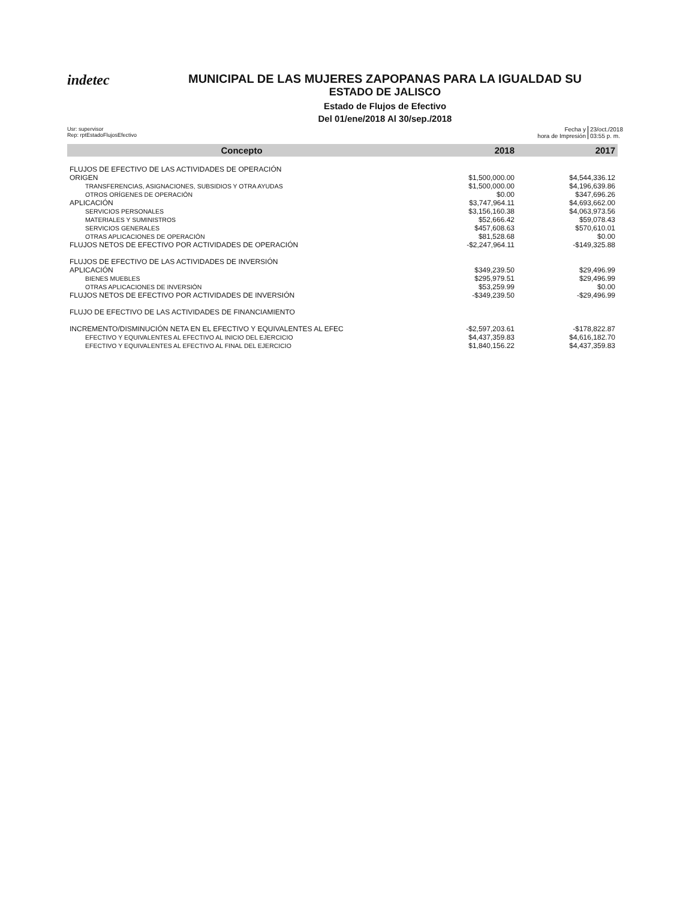indetec
MUNICIPAL DE LAS MUJERES ZAPOPANAS PARA LA IGUALDAD SU
ESTADO DE JALISCO
Estado de Flujos de Efectivo
Del 01/ene/2018 Al 30/sep./2018
Usr: supervisor
Rep: rptEstadoFlujosEfectivo
Fecha y
hora de Impresión
23/oct./2018
03:55 p. m.
| Concepto | 2018 | 2017 |
| --- | --- | --- |
| FLUJOS DE EFECTIVO DE LAS ACTIVIDADES DE OPERACIÓN | | |
| ORIGEN | $1,500,000.00 | $4,544,336.12 |
| TRANSFERENCIAS, ASIGNACIONES, SUBSIDIOS Y OTRA AYUDAS | $1,500,000.00 | $4,196,639.86 |
| OTROS ORÍGENES DE OPERACIÓN | $0.00 | $347,696.26 |
| APLICACIÓN | $3,747,964.11 | $4,693,662.00 |
| SERVICIOS PERSONALES | $3,156,160.38 | $4,063,973.56 |
| MATERIALES Y SUMINISTROS | $52,666.42 | $59,078.43 |
| SERVICIOS GENERALES | $457,608.63 | $570,610.01 |
| OTRAS APLICACIONES DE OPERACIÓN | $81,528.68 | $0.00 |
| FLUJOS NETOS DE EFECTIVO POR ACTIVIDADES DE OPERACIÓN | -$2,247,964.11 | -$149,325.88 |
| FLUJOS DE EFECTIVO DE LAS ACTIVIDADES DE INVERSIÓN | | |
| APLICACIÓN | $349,239.50 | $29,496.99 |
| BIENES MUEBLES | $295,979.51 | $29,496.99 |
| OTRAS APLICACIONES DE INVERSIÓN | $53,259.99 | $0.00 |
| FLUJOS NETOS DE EFECTIVO POR ACTIVIDADES DE INVERSIÓN | -$349,239.50 | -$29,496.99 |
| FLUJO DE EFECTIVO DE LAS ACTIVIDADES DE FINANCIAMIENTO | | |
| INCREMENTO/DISMINUCIÓN NETA EN EL EFECTIVO Y EQUIVALENTES AL EFEC | -$2,597,203.61 | -$178,822.87 |
| EFECTIVO Y EQUIVALENTES AL EFECTIVO AL INICIO DEL EJERCICIO | $4,437,359.83 | $4,616,182.70 |
| EFECTIVO Y EQUIVALENTES AL EFECTIVO AL FINAL DEL EJERCICIO | $1,840,156.22 | $4,437,359.83 |